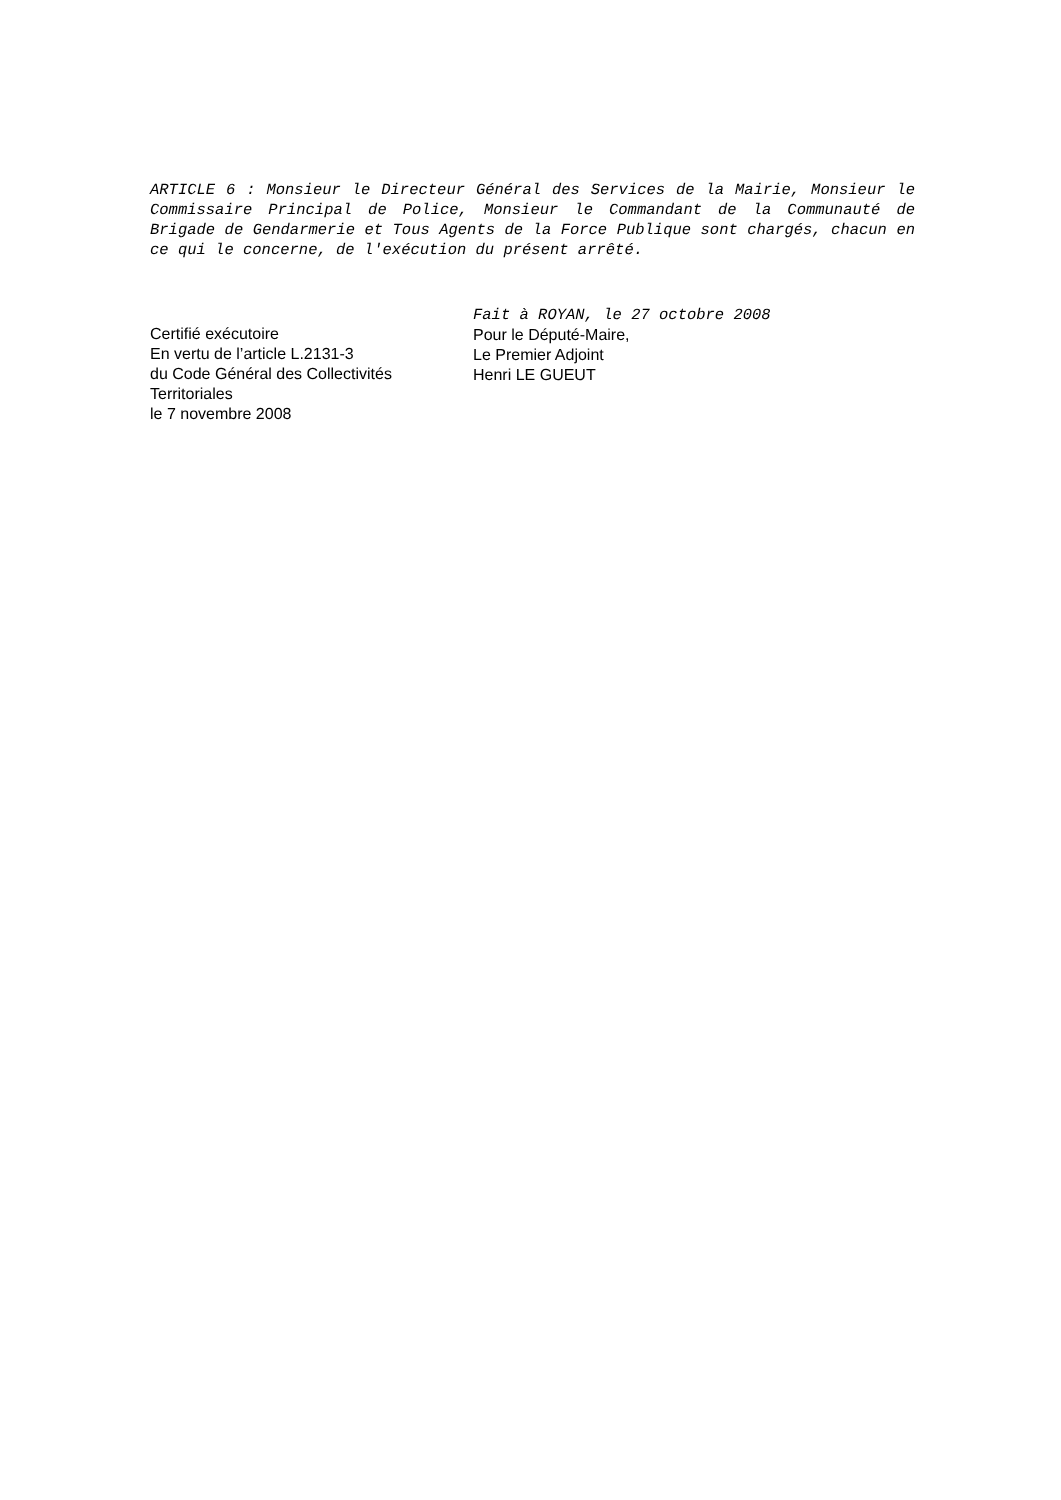ARTICLE 6 : Monsieur le Directeur Général des Services de la Mairie, Monsieur le Commissaire Principal de Police, Monsieur le Commandant de la Communauté de Brigade de Gendarmerie et Tous Agents de la Force Publique sont chargés, chacun en ce qui le concerne, de l'exécution du présent arrêté.
Certifié exécutoire
En vertu de l’article L.2131-3
du Code Général des Collectivités Territoriales
le 7 novembre 2008
Fait à ROYAN, le 27 octobre 2008
Pour le Député-Maire,
Le Premier Adjoint
Henri LE GUEUT